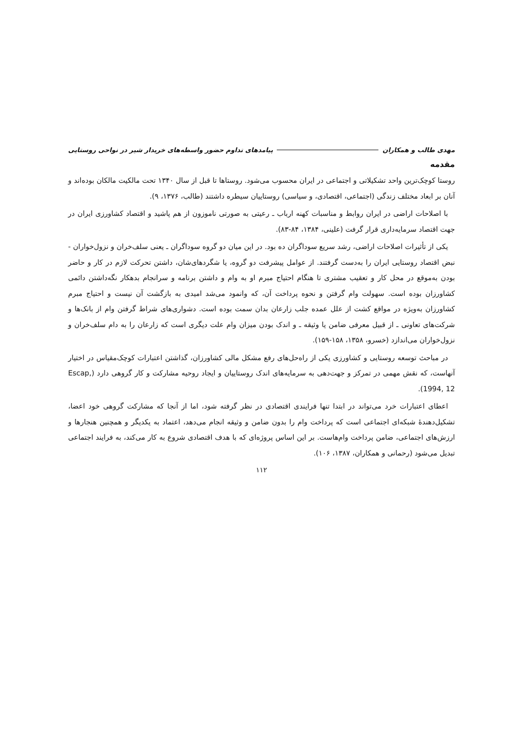مهدی طالب و همکاران پیامدهای تداوم حضور واسطه‌های خریدار شیر در نواحی روستایی
مقدمه
روستا کوچک‌ترین واحد تشکیلاتی و اجتماعی در ایران محسوب می‌شود. روستاها تا قبل از سال ۱۳۴۰ تحت مالکیت مالکان بوده‌اند و آنان بر ابعاد مختلف زندگی (اجتماعی، اقتصادی، و سیاسی) روستاییان سیطره داشتند (طالب، ۱۳۷۶، ۹).
با اصلاحات اراضی در ایران روابط و مناسبات کهنه ارباب ـ رعیتی به صورتی ناموزون از هم پاشید و اقتصاد کشاورزی ایران در جهت اقتصاد سرمایه‌داری قرار گرفت (علینی، ۱۳۸۴، ۸۴-۸۳).
یکی از تأثیرات اصلاحات اراضی، رشد سریع سوداگران ده بود. در این میان دو گروه سوداگران ـ یعنی سلف‌خران و نزول‌خواران - نبض اقتصاد روستایی ایران را به‌دست گرفتند. از عوامل پیشرفت دو گروه، یا شگردهای‌شان، داشتن تحرکت لازم در کار و حاضر بودن به‌موقع در محل کار و تعقیب مشتری تا هنگام احتیاج مبرم او به وام و داشتن برنامه و سرانجام بدهکار نگه‌داشتن دائمی کشاورزان بوده است. سهولت وام گرفتن و نحوه پرداخت آن، که وانمود می‌شد امیدی به بازگشت آن نیست و احتیاج مبرم کشاورزان به‌ویژه در مواقع کشت از علل عمده جلب زارعان بدان سمت بوده است. دشواری‌های شراط گرفتن وام از بانک‌ها و شرکت‌های تعاونی ـ از قبیل معرفی ضامن یا وثیقه ـ و اندک بودن میزان وام علت دیگری است که زارعان را به دام سلف‌خران و نزول‌خواران می‌اندازد (خسرو، ۱۳۵۸، ۱۵۸-۱۵۹).
در مباحث توسعه روستایی و کشاورزی یکی از راه‌حل‌های رفع مشکل مالی کشاورزان، گذاشتن اعتبارات کوچک‌مقیاس در اختیار آنهاست، که نقش مهمی در تمرکز و جهت‌دهی به سرمایه‌های اندک روستاییان و ایجاد روحیه مشارکت و کار گروهی دارد (Escap, 1994, 12).
اعطای اعتبارات خرد می‌تواند در ابتدا تنها فرایندی اقتصادی در نظر گرفته شود، اما از آنجا که مشارکت گروهی خود اعضا، تشکیل‌دهندهٔ شبکه‌ای اجتماعی است که پرداخت وام را بدون ضامن و وثیقه انجام می‌دهد، اعتماد به یکدیگر و همچنین هنجارها و ارزش‌های اجتماعی، ضامن پرداخت وام‌هاست. بر این اساس پروژه‌ای که با هدف اقتصادی شروع به کار می‌کند، به فرایند اجتماعی تبدیل می‌شود (رحمانی و همکاران، ۱۳۸۷، ۱۰۶).
۱۱۲